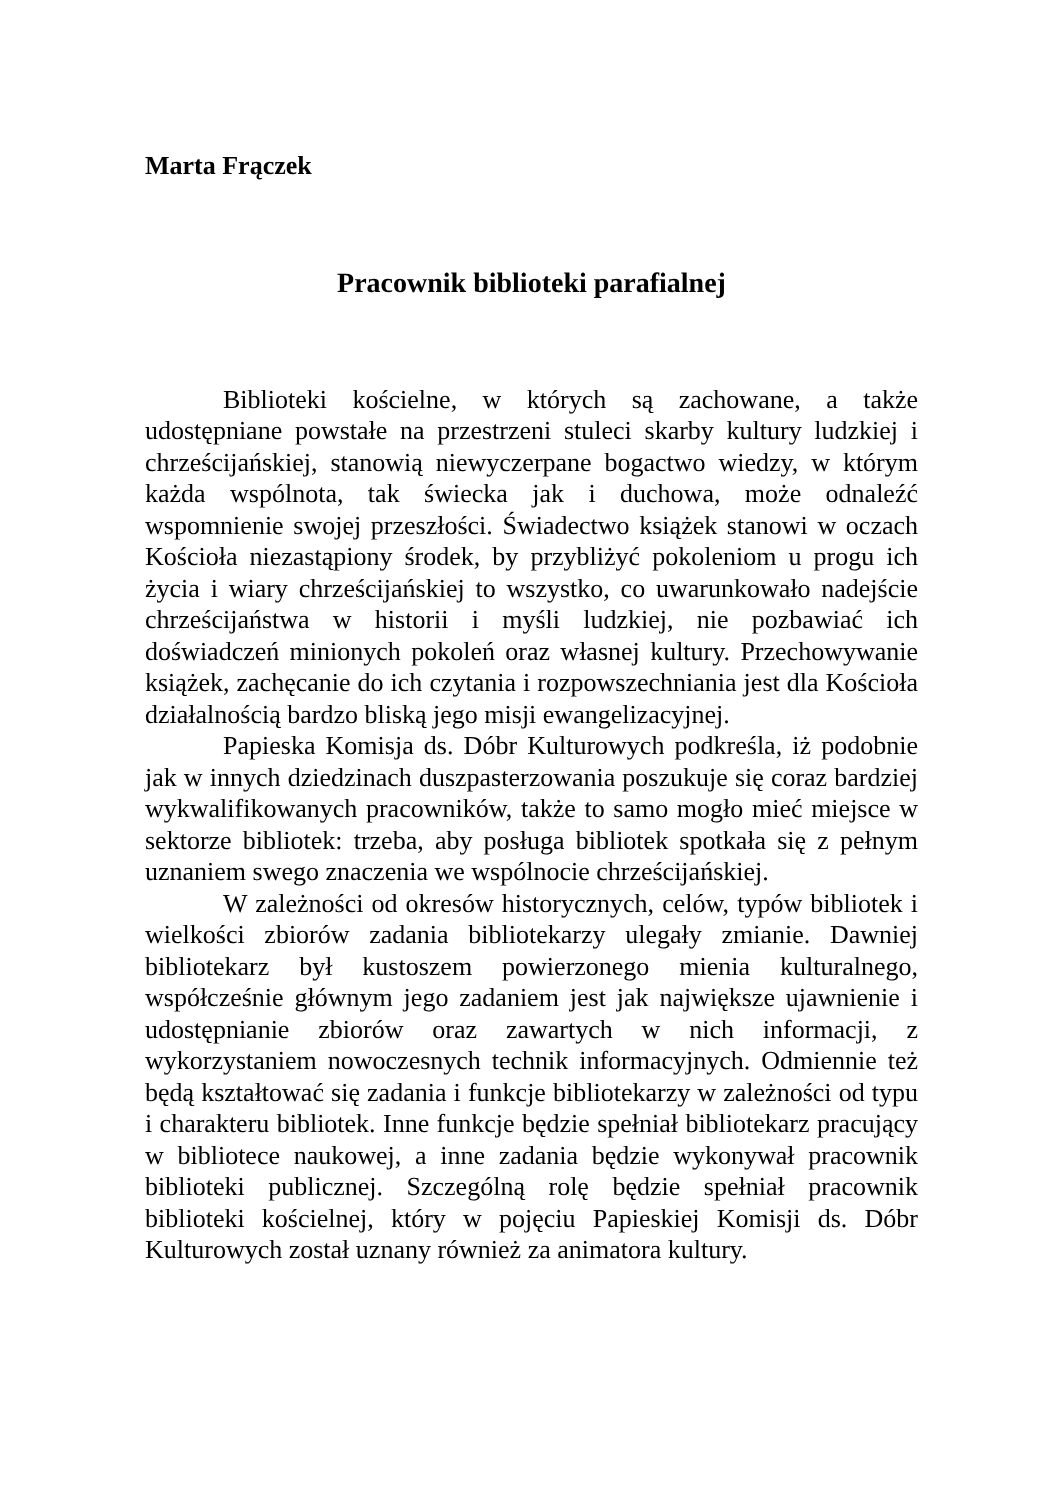Marta Frączek
Pracownik biblioteki parafialnej
Biblioteki kościelne, w których są zachowane, a także udostępniane powstałe na przestrzeni stuleci skarby kultury ludzkiej i chrześcijańskiej, stanowią niewyczerpane bogactwo wiedzy, w którym każda wspólnota, tak świecka jak i duchowa, może odnaleźć wspomnienie swojej przeszłości. Świadectwo książek stanowi w oczach Kościoła niezastąpiony środek, by przybliżyć pokoleniom u progu ich życia i wiary chrześcijańskiej to wszystko, co uwarunkowało nadejście chrześcijaństwa w historii i myśli ludzkiej, nie pozbawiać ich doświadczeń minionych pokoleń oraz własnej kultury. Przechowywanie książek, zachęcanie do ich czytania i rozpowszechniania jest dla Kościoła działalnością bardzo bliską jego misji ewangelizacyjnej.
Papieska Komisja ds. Dóbr Kulturowych podkreśla, iż podobnie jak w innych dziedzinach duszpasterzowania poszukuje się coraz bardziej wykwalifikowanych pracowników, także to samo mogło mieć miejsce w sektorze bibliotek: trzeba, aby posługa bibliotek spotkała się z pełnym uznaniem swego znaczenia we wspólnocie chrześcijańskiej.
W zależności od okresów historycznych, celów, typów bibliotek i wielkości zbiorów zadania bibliotekarzy ulegały zmianie. Dawniej bibliotekarz był kustoszem powierzonego mienia kulturalnego, współcześnie głównym jego zadaniem jest jak największe ujawnienie i udostępnianie zbiorów oraz zawartych w nich informacji, z wykorzystaniem nowoczesnych technik informacyjnych. Odmiennie też będą kształtować się zadania i funkcje bibliotekarzy w zależności od typu i charakteru bibliotek. Inne funkcje będzie spełniał bibliotekarz pracujący w bibliotece naukowej, a inne zadania będzie wykonywał pracownik biblioteki publicznej. Szczególną rolę będzie spełniał pracownik biblioteki kościelnej, który w pojęciu Papieskiej Komisji ds. Dóbr Kulturowych został uznany również za animatora kultury.